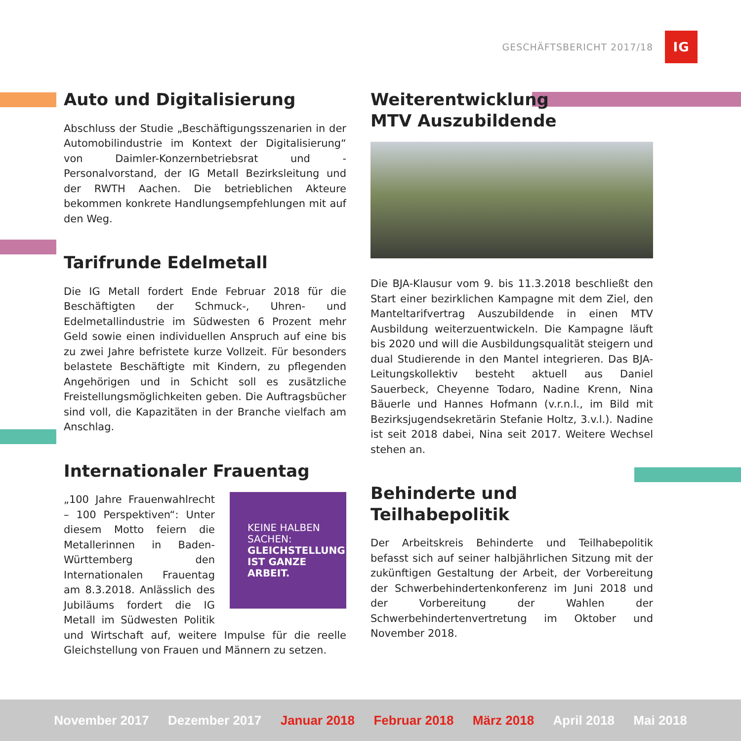GESCHÄFTSBERICHT 2017/18
IG
Auto und Digitalisierung
Abschluss der Studie „Beschäftigungsszenarien in der Automobilindustrie im Kontext der Digitalisierung“ von Daimler-Konzernbetriebsrat und -Personalvorstand, der IG Metall Bezirksleitung und der RWTH Aachen. Die betrieblichen Akteure bekommen konkrete Handlungsempfehlungen mit auf den Weg.
Tarifrunde Edelmetall
Die IG Metall fordert Ende Februar 2018 für die Beschäftigten der Schmuck-, Uhren- und Edelmetallindustrie im Südwesten 6 Prozent mehr Geld sowie einen individuellen Anspruch auf eine bis zu zwei Jahre befristete kurze Vollzeit. Für besonders belastete Beschäftigte mit Kindern, zu pflegenden Angehörigen und in Schicht soll es zusätzliche Freistellungsmöglichkeiten geben. Die Auftragsbücher sind voll, die Kapazitäten in der Branche vielfach am Anschlag.
Internationaler Frauentag
KEINE HALBEN
SACHEN:
GLEICHSTELLUNG
IST GANZE ARBEIT.
„100 Jahre Frauenwahlrecht – 100 Perspektiven“: Unter diesem Motto feiern die Metallerinnen in Baden-Württemberg den Internationalen Frauentag am 8.3.2018. Anlässlich des Jubiläums fordert die IG Metall im Südwesten Politik und Wirtschaft auf, weitere Impulse für die reelle Gleichstellung von Frauen und Männern zu setzen.
Weiterentwicklung
MTV Auszubildende
Die BJA-Klausur vom 9. bis 11.3.2018 beschließt den Start einer bezirklichen Kampagne mit dem Ziel, den Manteltarifvertrag Auszubildende in einen MTV Ausbildung weiterzuentwickeln. Die Kampagne läuft bis 2020 und will die Ausbildungsqualität steigern und dual Studierende in den Mantel integrieren. Das BJA-Leitungskollektiv besteht aktuell aus Daniel Sauerbeck, Cheyenne Todaro, Nadine Krenn, Nina Bäuerle und Hannes Hofmann (v.r.n.l., im Bild mit Bezirksjugendsekretärin Stefanie Holtz, 3.v.l.). Nadine ist seit 2018 dabei, Nina seit 2017. Weitere Wechsel stehen an.
Behinderte und Teilhabepolitik
Der Arbeitskreis Behinderte und Teilhabepolitik befasst sich auf seiner halbjährlichen Sitzung mit der zukünftigen Gestaltung der Arbeit, der Vorbereitung der Schwerbehindertenkonferenz im Juni 2018 und der Vorbereitung der Wahlen der Schwerbehindertenvertretung im Oktober und November 2018.
November 2017 Dezember 2017 Januar 2018 Februar 2018 März 2018 April 2018 Mai 2018